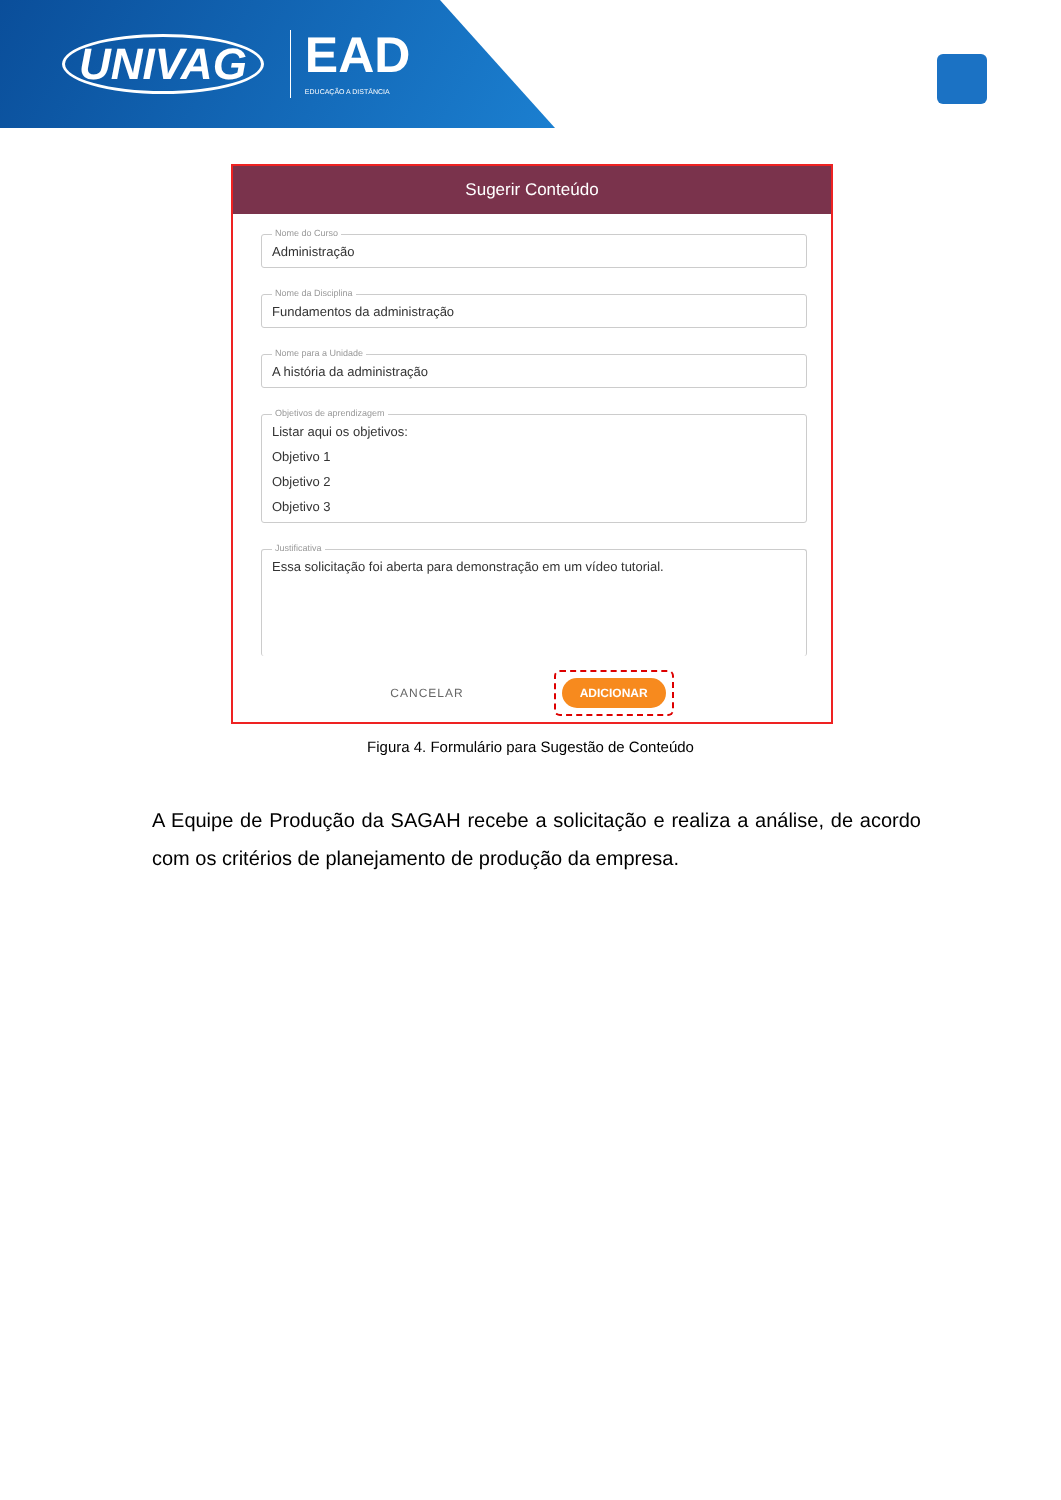UNIVAG
EAD
EDUCAÇÃO A DISTÂNCIA
Sugerir Conteúdo
Nome do Curso
Administração
Nome da Disciplina
Fundamentos da administração
Nome para a Unidade
A história da administração
Objetivos de aprendizagem
Listar aqui os objetivos:
Objetivo 1
Objetivo 2
Objetivo 3
Justificativa
Essa solicitação foi aberta para demonstração em um vídeo tutorial.
CANCELAR
ADICIONAR
Figura 4. Formulário para Sugestão de Conteúdo
A Equipe de Produção da SAGAH recebe a solicitação e realiza a análise, de acordo com os critérios de planejamento de produção da empresa.